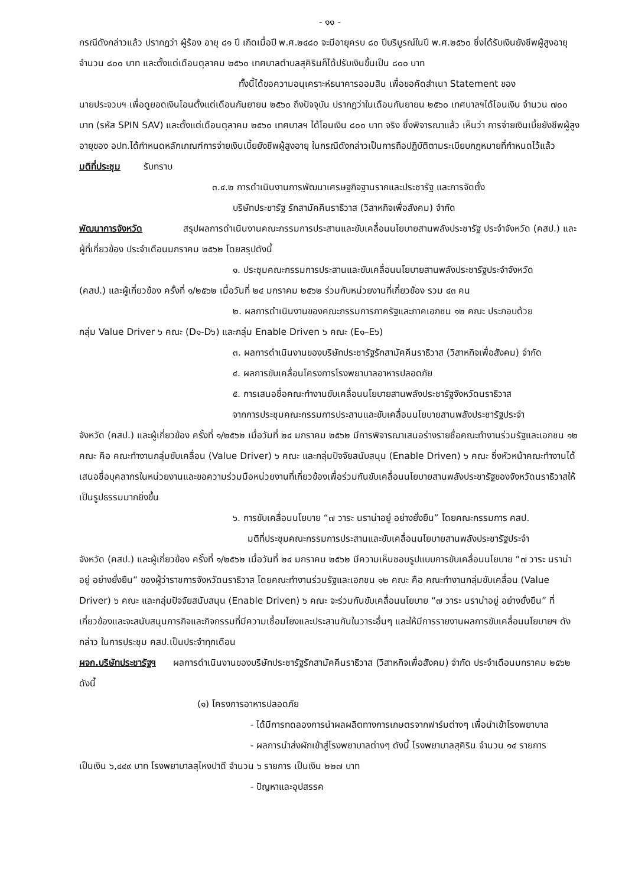- ๑๑ -
กรณีดังกล่าวแล้ว ปรากฏว่า ผู้ร้อง อายุ ๘๑ ปี เกิดเมื่อปี พ.ศ.๒๔๘๐ จะมีอายุครบ ๘๐ ปีบริบูรณ์ในปี พ.ศ.๒๕๖๐ ซึ่งได้รับเงินยังชีพผู้สูงอายุจำนวน ๘๐๐ บาท และตั้งแต่เดือนตุลาคม ๒๕๖๐ เทศบาลตำบลสุคิรินก็ได้ปรับเงินขึ้นเป็น ๘๐๐ บาท
ทั้งนี้ได้ขอความอนุเคราะห์ธนาคารออมสิน เพื่อขอคัดสำเนา Statement ของ
นายประจวบฯ เพื่อดูยอดเงินโอนตั้งแต่เดือนกันยายน ๒๕๖๐ ถึงปัจจุบัน ปรากฏว่าในเดือนกันยายน ๒๕๖๐ เทศบาลฯได้โอนเงิน จำนวน ๗๐๐ บาท (รหัส SPIN SAV) และตั้งแต่เดือนตุลาคม ๒๕๖๐ เทศบาลฯ ได้โอนเงิน ๘๐๐ บาท จริง ซึ่งพิจารณาแล้ว เห็นว่า การจ่ายเงินเบี้ยยังชีพผู้สูงอายุของ อปท.ได้กำหนดหลักเกณฑ์การจ่ายเงินเบี้ยยังชีพผู้สูงอายุ ในกรณีดังกล่าวเป็นการถือปฏิบัติตามระเบียบกฎหมายที่กำหนดไว้แล้ว
มติที่ประชุม รับทราบ
๓.๔.๒ การดำเนินงานการพัฒนาเศรษฐกิจฐานรากและประชารัฐ และการจัดตั้ง
บริษัทประชารัฐ รักสามัคคีนราธิวาส (วิสาหกิจเพื่อสังคม) จำกัด
พัฒนาการจังหวัด สรุปผลการดำเนินงานคณะกรรมการประสานและขับเคลื่อนนโยบายสานพลังประชารัฐ ประจำจังหวัด (คสป.) และผู้ที่เกี่ยวข้อง ประจำเดือนมกราคม ๒๕๖๒ โดยสรุปดังนี้
๑. ประชุมคณะกรรมการประสานและขับเคลื่อนนโยบายสานพลังประชารัฐประจำจังหวัด
(คสป.) และผู้เกี่ยวข้อง ครั้งที่ ๑/๒๕๖๒ เมื่อวันที่ ๒๔ มกราคม ๒๕๖๒ ร่วมกับหน่วยงานที่เกี่ยวข้อง รวม ๔๓ คน
๒. ผลการดำเนินงานของคณะกรรมการภาครัฐและภาคเอกชน ๑๒ คณะ ประกอบด้วย
กลุ่ม Value Driver ๖ คณะ (D๑-D๖) และกลุ่ม Enable Driven ๖ คณะ (E๑–E๖)
๓. ผลการดำเนินงานของบริษัทประชารัฐรักสามัคคีนราธิวาส (วิสาหกิจเพื่อสังคม) จำกัด
๔. ผลการขับเคลื่อนโครงการโรงพยาบาลอาหารปลอดภัย
๕. การเสนอชื่อคณะทำงานขับเคลื่อนนโยบายสานพลังประชารัฐจังหวัดนราธิวาส
จากการประชุมคณะกรรมการประสานและขับเคลื่อนนโยบายสานพลังประชารัฐประจำ
จังหวัด (คสป.) และผู้เกี่ยวข้อง ครั้งที่ ๑/๒๕๖๒ เมื่อวันที่ ๒๔ มกราคม ๒๕๖๒ มีการพิจารณาเสนอร่างรายชื่อคณะทำงานร่วมรัฐและเอกชน ๑๒ คณะ คือ คณะทำงานกลุ่มขับเคลื่อน (Value Driver) ๖ คณะ และกลุ่มปัจจัยสนับสนุน (Enable Driven) ๖ คณะ ซึ่งหัวหน้าคณะทำงานได้เสนอชื่อบุคลากรในหน่วยงานและขอความร่วมมือหน่วยงานที่เกี่ยวข้องเพื่อร่วมกันขับเคลื่อนนโยบายสานพลังประชารัฐของจังหวัดนราธิวาสให้เป็นรูปธรรมมากยิ่งขึ้น
๖. การขับเคลื่อนนโยบาย “๗ วาระ นราน่าอยู่ อย่างยั่งยืน” โดยคณะกรรมการ คสป.
มติที่ประชุมคณะกรรมการประสานและขับเคลื่อนนโยบายสานพลังประชารัฐประจำ
จังหวัด (คสป.) และผู้เกี่ยวข้อง ครั้งที่ ๑/๒๕๖๒ เมื่อวันที่ ๒๔ มกราคม ๒๕๖๒ มีความเห็นชอบรูปแบบการขับเคลื่อนนโยบาย “๗ วาระ นราน่าอยู่ อย่างยั่งยืน” ของผู้ว่าราชการจังหวัดนราธิวาส โดยคณะทำงานร่วมรัฐและเอกชน ๑๒ คณะ คือ คณะทำงานกลุ่มขับเคลื่อน (Value Driver) ๖ คณะ และกลุ่มปัจจัยสนับสนุน (Enable Driven) ๖ คณะ จะร่วมกันขับเคลื่อนนโยบาย “๗ วาระ นราน่าอยู่ อย่างยั่งยืน” ที่เกี่ยวข้องและจะสนับสนุนภารกิจและกิจกรรมที่มีความเชื่อมโยงและประสานกันในวาระอื่นๆ และให้มีการรายงานผลการขับเคลื่อนนโยบายฯ ดังกล่าว ในการประชุม คสป.เป็นประจำทุกเดือน
ผจก.บริษัทประชารัฐฯ ผลการดำเนินงานของบริษัทประชารัฐรักสามัคคีนราธิวาส (วิสาหกิจเพื่อสังคม) จำกัด ประจำเดือนมกราคม ๒๕๖๒ ดังนี้
(๑) โครงการอาหารปลอดภัย
- ได้มีการทดลองการนำผลผลิตทางการเกษตรจากฟาร์มต่างๆ เพื่อนำเข้าโรงพยาบาล
- ผลการนำส่งผักเข้าสู่โรงพยาบาลต่างๆ ดังนี้ โรงพยาบาลสุคิริน จำนวน ๑๔ รายการ
เป็นเงิน ๖,๔๔๙ บาท โรงพยาบาลสุไหงปาดี จำนวน ๖ รายการ เป็นเงิน ๒๒๗ บาท
- ปัญหาและอุปสรรค